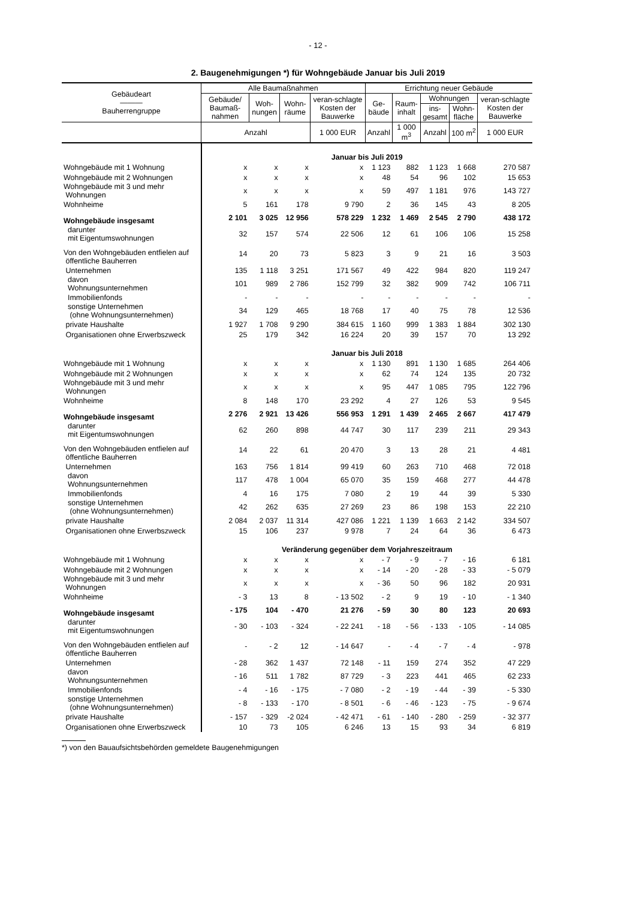- 12 -
2. Baugenehmigungen *) für Wohngebäude Januar bis Juli 2019
| Gebäudeart ——— Bauherrengruppe | Alle Baumaßnahmen | | | | Errichtung neuer Gebäude | | | | |
| --- | --- | --- | --- | --- | --- | --- | --- | --- | --- |
| | Gebäude/ Baumaß-nahmen | Woh-nungen | Wohn-räume | veran-schlagte Kosten der Bauwerke | Ge-bäude | Raum-inhalt | Wohnungen | | veran-schlagte Kosten der Bauwerke |
| | | | | | | | ins-gesamt | Wohn-fläche | |
| | Anzahl | | | 1 000 EUR | Anzahl | 1 000 m<sup>3</sup> | Anzahl | 100 m<sup>2</sup> | 1 000 EUR |
| | Januar bis Juli 2019 | | | | | | | | |
| Wohngebäude mit 1 Wohnung | x | x | x | x | 1 123 | 882 | 1 123 | 1 668 | 270 587 |
| Wohngebäude mit 2 Wohnungen | x | x | x | x | 48 | 54 | 96 | 102 | 15 653 |
| Wohngebäude mit 3 und mehr Wohnungen | x | x | x | x | 59 | 497 | 1 181 | 976 | 143 727 |
| Wohnheime | 5 | 161 | 178 | 9 790 | 2 | 36 | 145 | 43 | 8 205 |
| Wohngebäude insgesamt | 2 101 | 3 025 | 12 956 | 578 229 | 1 232 | 1 469 | 2 545 | 2 790 | 438 172 |
| darunter mit Eigentumswohnungen | 32 | 157 | 574 | 22 506 | 12 | 61 | 106 | 106 | 15 258 |
| Von den Wohngebäuden entfielen auf öffentliche Bauherren | 14 | 20 | 73 | 5 823 | 3 | 9 | 21 | 16 | 3 503 |
| Unternehmen | 135 | 1 118 | 3 251 | 171 567 | 49 | 422 | 984 | 820 | 119 247 |
| davon Wohnungsunternehmen | 101 | 989 | 2 786 | 152 799 | 32 | 382 | 909 | 742 | 106 711 |
| Immobilienfonds | - | - | - | - | - | - | - | - | - |
| sonstige Unternehmen (ohne Wohnungsunternehmen) | 34 | 129 | 465 | 18 768 | 17 | 40 | 75 | 78 | 12 536 |
| private Haushalte | 1 927 | 1 708 | 9 290 | 384 615 | 1 160 | 999 | 1 383 | 1 884 | 302 130 |
| Organisationen ohne Erwerbszweck | 25 | 179 | 342 | 16 224 | 20 | 39 | 157 | 70 | 13 292 |
| | Januar bis Juli 2018 | | | | | | | | |
| Wohngebäude mit 1 Wohnung | x | x | x | x | 1 130 | 891 | 1 130 | 1 685 | 264 406 |
| Wohngebäude mit 2 Wohnungen | x | x | x | x | 62 | 74 | 124 | 135 | 20 732 |
| Wohngebäude mit 3 und mehr Wohnungen | x | x | x | x | 95 | 447 | 1 085 | 795 | 122 796 |
| Wohnheime | 8 | 148 | 170 | 23 292 | 4 | 27 | 126 | 53 | 9 545 |
| Wohngebäude insgesamt | 2 276 | 2 921 | 13 426 | 556 953 | 1 291 | 1 439 | 2 465 | 2 667 | 417 479 |
| darunter mit Eigentumswohnungen | 62 | 260 | 898 | 44 747 | 30 | 117 | 239 | 211 | 29 343 |
| Von den Wohngebäuden entfielen auf öffentliche Bauherren | 14 | 22 | 61 | 20 470 | 3 | 13 | 28 | 21 | 4 481 |
| Unternehmen | 163 | 756 | 1 814 | 99 419 | 60 | 263 | 710 | 468 | 72 018 |
| davon Wohnungsunternehmen | 117 | 478 | 1 004 | 65 070 | 35 | 159 | 468 | 277 | 44 478 |
| Immobilienfonds | 4 | 16 | 175 | 7 080 | 2 | 19 | 44 | 39 | 5 330 |
| sonstige Unternehmen (ohne Wohnungsunternehmen) | 42 | 262 | 635 | 27 269 | 23 | 86 | 198 | 153 | 22 210 |
| private Haushalte | 2 084 | 2 037 | 11 314 | 427 086 | 1 221 | 1 139 | 1 663 | 2 142 | 334 507 |
| Organisationen ohne Erwerbszweck | 15 | 106 | 237 | 9 978 | 7 | 24 | 64 | 36 | 6 473 |
| | Veränderung gegenüber dem Vorjahreszeitraum | | | | | | | | |
| Wohngebäude mit 1 Wohnung | x | x | x | x | - 7 | - 9 | - 7 | - 16 | 6 181 |
| Wohngebäude mit 2 Wohnungen | x | x | x | x | - 14 | - 20 | - 28 | - 33 | - 5 079 |
| Wohngebäude mit 3 und mehr Wohnungen | x | x | x | x | - 36 | 50 | 96 | 182 | 20 931 |
| Wohnheime | - 3 | 13 | 8 | - 13 502 | - 2 | 9 | 19 | - 10 | - 1 340 |
| Wohngebäude insgesamt | - 175 | 104 | - 470 | 21 276 | - 59 | 30 | 80 | 123 | 20 693 |
| darunter mit Eigentumswohnungen | - 30 | - 103 | - 324 | - 22 241 | - 18 | - 56 | - 133 | - 105 | - 14 085 |
| Von den Wohngebäuden entfielen auf öffentliche Bauherren | - | - 2 | 12 | - 14 647 | - | - 4 | - 7 | - 4 | - 978 |
| Unternehmen | - 28 | 362 | 1 437 | 72 148 | - 11 | 159 | 274 | 352 | 47 229 |
| davon Wohnungsunternehmen | - 16 | 511 | 1 782 | 87 729 | - 3 | 223 | 441 | 465 | 62 233 |
| Immobilienfonds | - 4 | - 16 | - 175 | - 7 080 | - 2 | - 19 | - 44 | - 39 | - 5 330 |
| sonstige Unternehmen (ohne Wohnungsunternehmen) | - 8 | - 133 | - 170 | - 8 501 | - 6 | - 46 | - 123 | - 75 | - 9 674 |
| private Haushalte | - 157 | - 329 | -2 024 | - 42 471 | - 61 | - 140 | - 280 | - 259 | - 32 377 |
| Organisationen ohne Erwerbszweck | 10 | 73 | 105 | 6 246 | 13 | 15 | 93 | 34 | 6 819 |
*) von den Bauaufsichtsbehörden gemeldete Baugenehmigungen